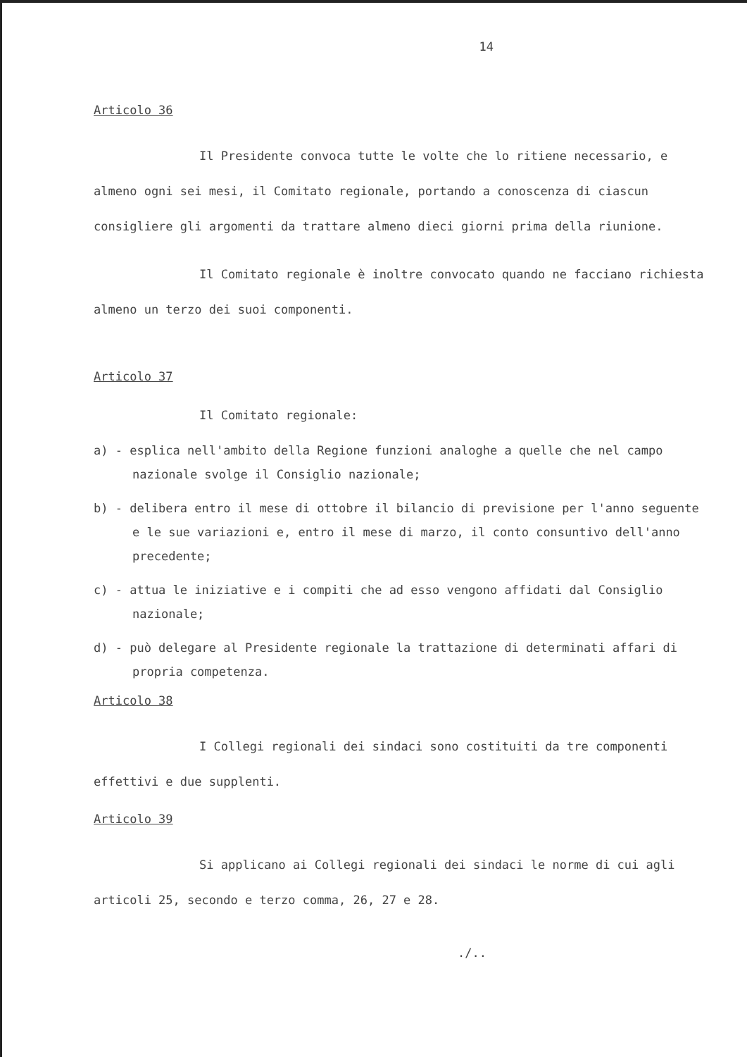14
Articolo 36
Il Presidente convoca tutte le volte che lo ritiene necessario, e almeno ogni sei mesi, il Comitato regionale, portando a conoscenza di ciascun consigliere gli argomenti da trattare almeno dieci giorni prima della riunione.
Il Comitato regionale è inoltre convocato quando ne facciano richiesta almeno un terzo dei suoi componenti.
Articolo 37
Il Comitato regionale:
a) - esplica nell'ambito della Regione funzioni analoghe a quelle che nel campo nazionale svolge il Consiglio nazionale;
b) - delibera entro il mese di ottobre il bilancio di previsione per l'anno seguente e le sue variazioni e, entro il mese di marzo, il conto consuntivo dell'anno precedente;
c) - attua le iniziative e i compiti che ad esso vengono affidati dal Consiglio nazionale;
d) - può delegare al Presidente regionale la trattazione di determinati affari di propria competenza.
Articolo 38
I Collegi regionali dei sindaci sono costituiti da tre componenti effettivi e due supplenti.
Articolo 39
Si applicano ai Collegi regionali dei sindaci le norme di cui agli articoli 25, secondo e terzo comma, 26, 27 e 28.
./..